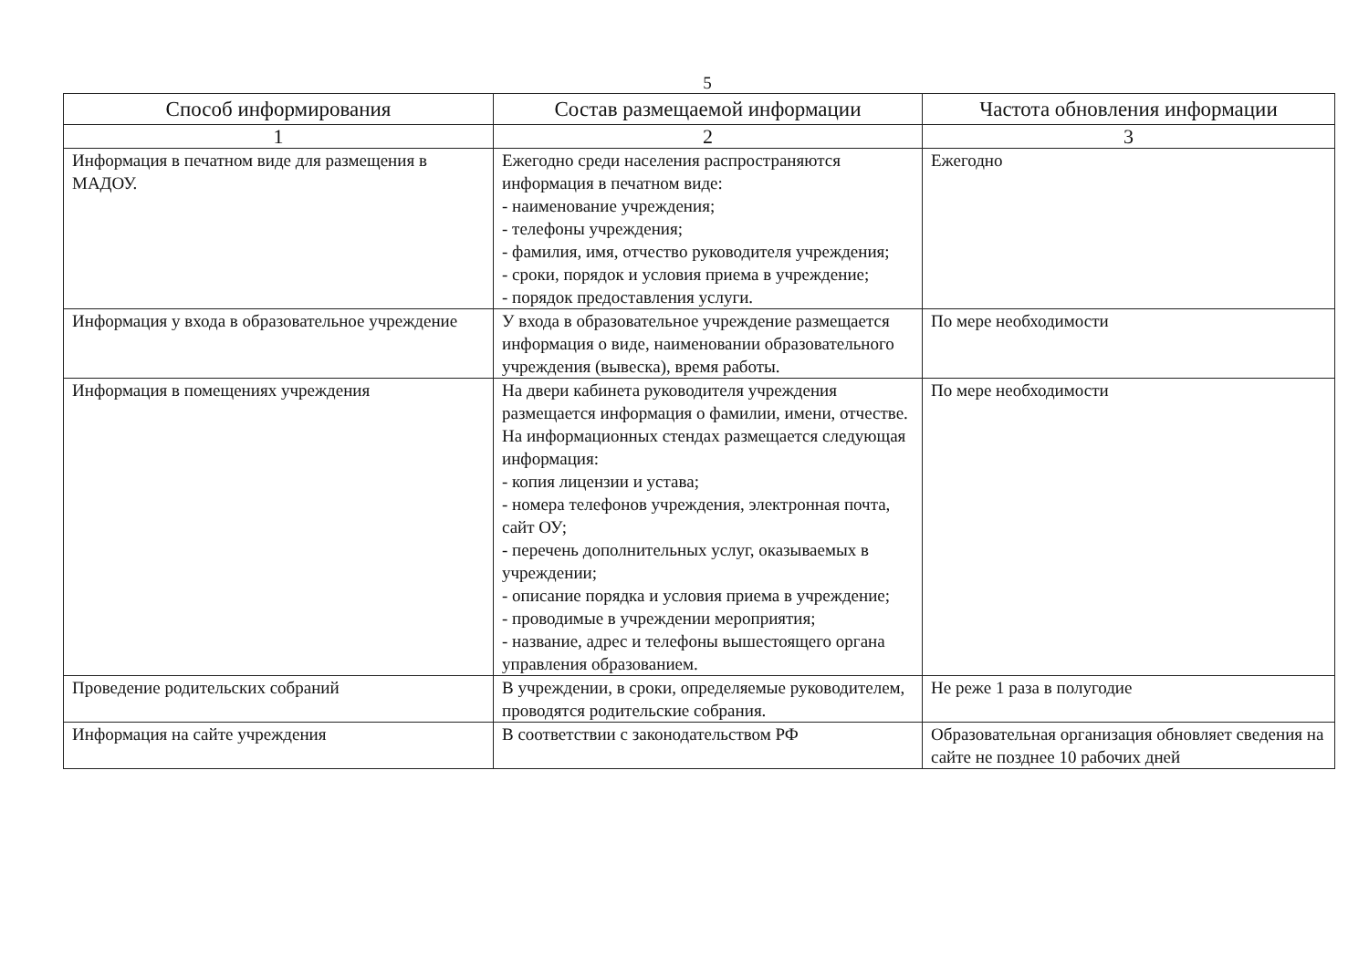5
| Способ информирования | Состав размещаемой информации | Частота обновления информации |
| --- | --- | --- |
| 1 | 2 | 3 |
| Информация в печатном виде для размещения в МАДОУ. | Ежегодно среди населения распространяются информация в печатном виде: - наименование учреждения; - телефоны учреждения; - фамилия, имя, отчество руководителя учреждения; - сроки, порядок и условия приема в учреждение; - порядок предоставления услуги. | Ежегодно |
| Информация у входа в образовательное учреждение | У входа в образовательное учреждение размещается информация о виде, наименовании образовательного учреждения (вывеска), время работы. | По мере необходимости |
| Информация в помещениях учреждения | На двери кабинета руководителя учреждения размещается информация о фамилии, имени, отчестве. На информационных стендах размещается следующая информация: - копия лицензии и устава; - номера телефонов учреждения, электронная почта, сайт ОУ; - перечень дополнительных услуг, оказываемых в учреждении; - описание порядка и условия приема в учреждение; - проводимые в учреждении мероприятия; - название, адрес и телефоны вышестоящего органа управления образованием. | По мере необходимости |
| Проведение родительских собраний | В учреждении, в сроки, определяемые руководителем, проводятся родительские собрания. | Не реже 1 раза в полугодие |
| Информация на сайте учреждения | В соответствии с законодательством РФ | Образовательная организация обновляет сведения на сайте не позднее 10 рабочих дней |